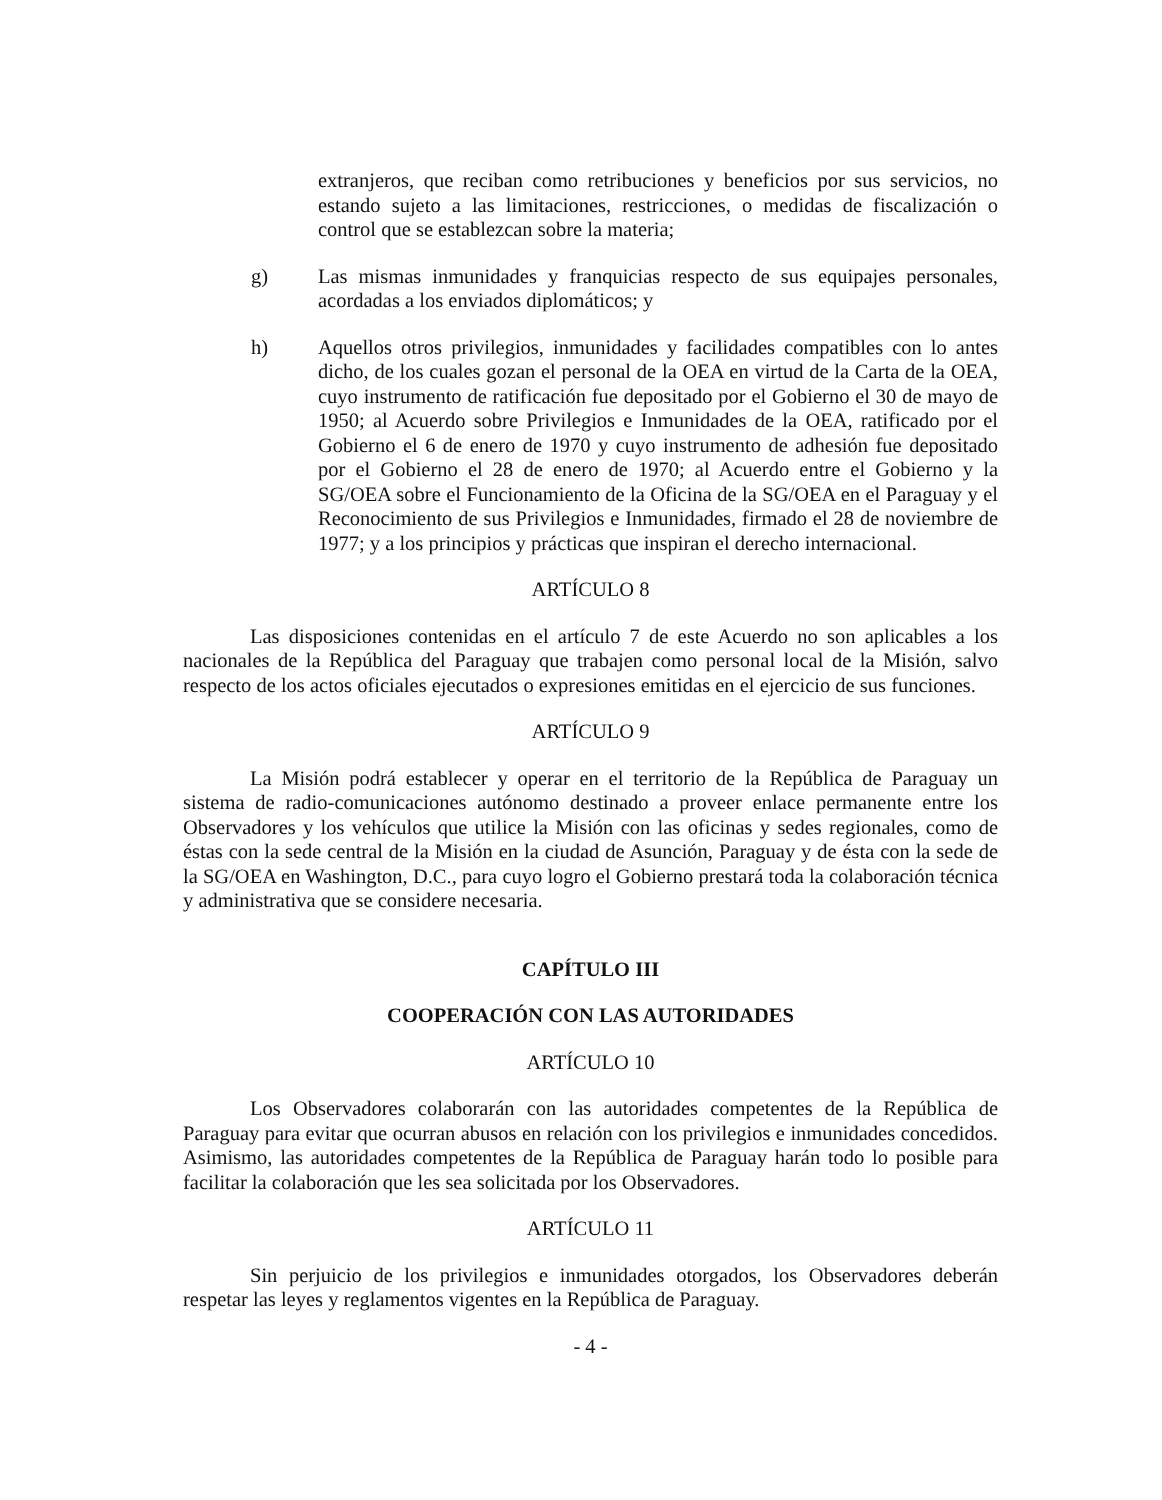extranjeros, que reciban como retribuciones y beneficios por sus servicios, no estando sujeto a las limitaciones, restricciones, o medidas de fiscalización o control que se establezcan sobre la materia;
g) Las mismas inmunidades y franquicias respecto de sus equipajes personales, acordadas a los enviados diplomáticos; y
h) Aquellos otros privilegios, inmunidades y facilidades compatibles con lo antes dicho, de los cuales gozan el personal de la OEA en virtud de la Carta de la OEA, cuyo instrumento de ratificación fue depositado por el Gobierno el 30 de mayo de 1950; al Acuerdo sobre Privilegios e Inmunidades de la OEA, ratificado por el Gobierno el 6 de enero de 1970 y cuyo instrumento de adhesión fue depositado por el Gobierno el 28 de enero de 1970; al Acuerdo entre el Gobierno y la SG/OEA sobre el Funcionamiento de la Oficina de la SG/OEA en el Paraguay y el Reconocimiento de sus Privilegios e Inmunidades, firmado el 28 de noviembre de 1977; y a los principios y prácticas que inspiran el derecho internacional.
ARTÍCULO 8
Las disposiciones contenidas en el artículo 7 de este Acuerdo no son aplicables a los nacionales de la República del Paraguay que trabajen como personal local de la Misión, salvo respecto de los actos oficiales ejecutados o expresiones emitidas en el ejercicio de sus funciones.
ARTÍCULO 9
La Misión podrá establecer y operar en el territorio de la República de Paraguay un sistema de radio-comunicaciones autónomo destinado a proveer enlace permanente entre los Observadores y los vehículos que utilice la Misión con las oficinas y sedes regionales, como de éstas con la sede central de la Misión en la ciudad de Asunción, Paraguay y de ésta con la sede de la SG/OEA en Washington, D.C., para cuyo logro el Gobierno prestará toda la colaboración técnica y administrativa que se considere necesaria.
CAPÍTULO III
COOPERACIÓN CON LAS AUTORIDADES
ARTÍCULO 10
Los Observadores colaborarán con las autoridades competentes de la República de Paraguay para evitar que ocurran abusos en relación con los privilegios e inmunidades concedidos. Asimismo, las autoridades competentes de la República de Paraguay harán todo lo posible para facilitar la colaboración que les sea solicitada por los Observadores.
ARTÍCULO 11
Sin perjuicio de los privilegios e inmunidades otorgados, los Observadores deberán respetar las leyes y reglamentos vigentes en la República de Paraguay.
- 4 -